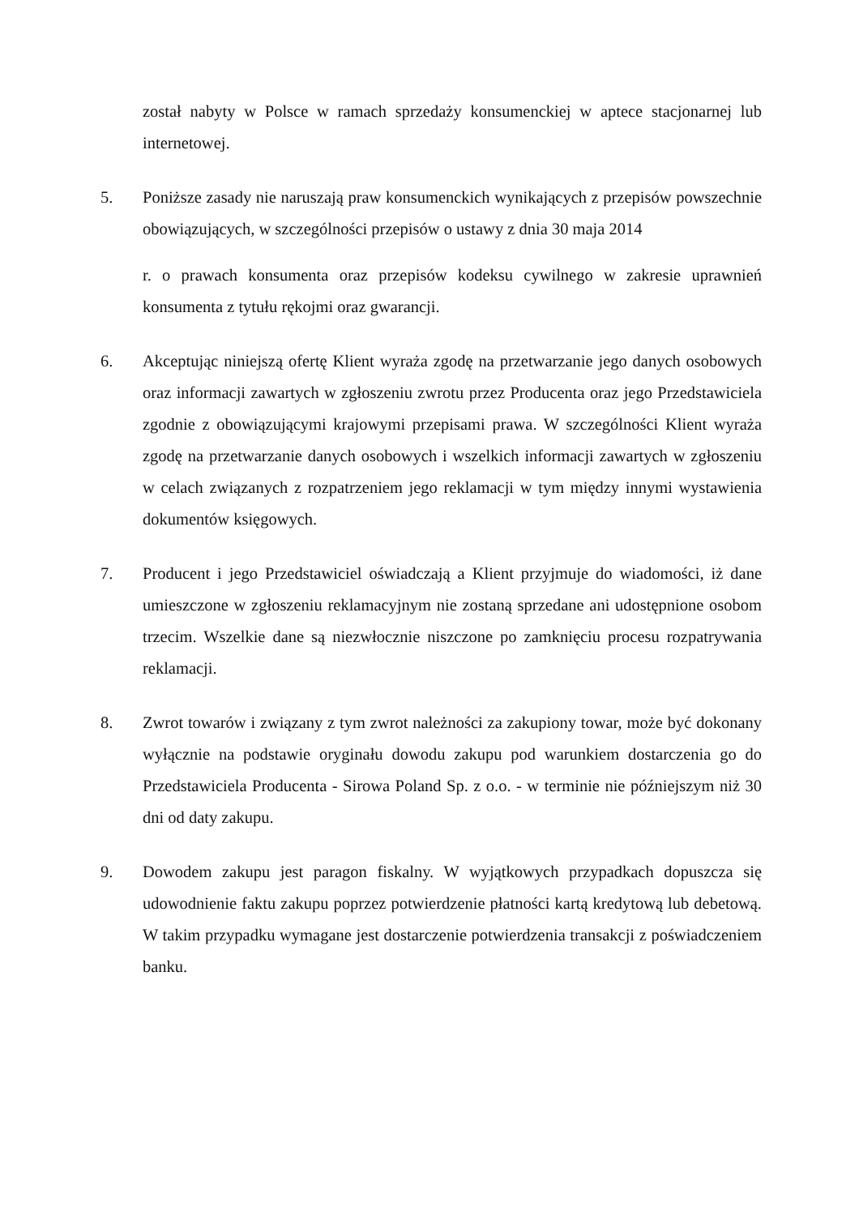został nabyty w Polsce w ramach sprzedaży konsumenckiej w aptece stacjonarnej lub internetowej.
5. Poniższe zasady nie naruszają praw konsumenckich wynikających z przepisów powszechnie obowiązujących, w szczególności przepisów o ustawy z dnia 30 maja 2014
r. o prawach konsumenta oraz przepisów kodeksu cywilnego w zakresie uprawnień konsumenta z tytułu rękojmi oraz gwarancji.
6. Akceptując niniejszą ofertę Klient wyraża zgodę na przetwarzanie jego danych osobowych oraz informacji zawartych w zgłoszeniu zwrotu przez Producenta oraz jego Przedstawiciela zgodnie z obowiązującymi krajowymi przepisami prawa. W szczególności Klient wyraża zgodę na przetwarzanie danych osobowych i wszelkich informacji zawartych w zgłoszeniu w celach związanych z rozpatrzeniem jego reklamacji w tym między innymi wystawienia dokumentów księgowych.
7. Producent i jego Przedstawiciel oświadczają a Klient przyjmuje do wiadomości, iż dane umieszczone w zgłoszeniu reklamacyjnym nie zostaną sprzedane ani udostępnione osobom trzecim. Wszelkie dane są niezwłocznie niszczone po zamknięciu procesu rozpatrywania reklamacji.
8. Zwrot towarów i związany z tym zwrot należności za zakupiony towar, może być dokonany wyłącznie na podstawie oryginału dowodu zakupu pod warunkiem dostarczenia go do Przedstawiciela Producenta - Sirowa Poland Sp. z o.o. - w terminie nie późniejszym niż 30 dni od daty zakupu.
9. Dowodem zakupu jest paragon fiskalny. W wyjątkowych przypadkach dopuszcza się udowodnienie faktu zakupu poprzez potwierdzenie płatności kartą kredytową lub debetową. W takim przypadku wymagane jest dostarczenie potwierdzenia transakcji z poświadczeniem banku.